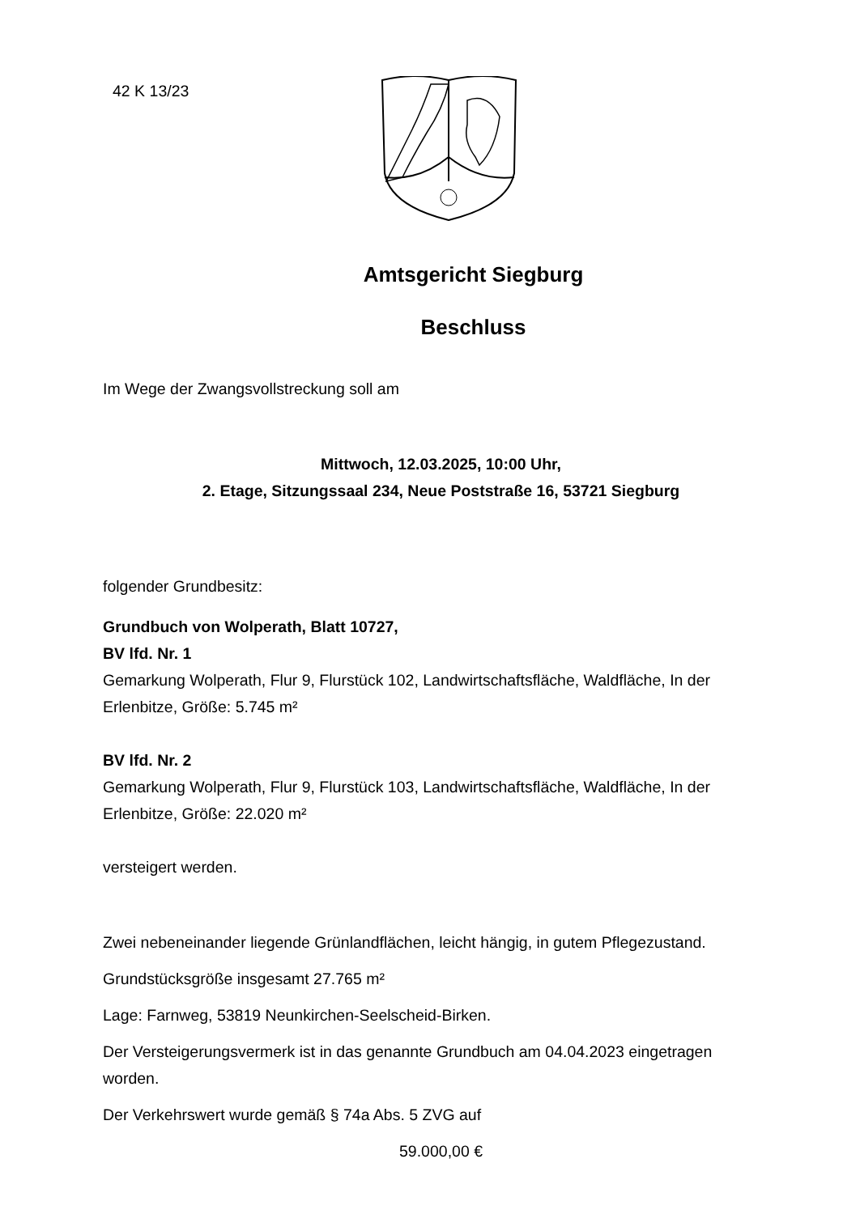42 K 13/23
Amtsgericht Siegburg
Beschluss
Im Wege der Zwangsvollstreckung soll am
Mittwoch, 12.03.2025, 10:00 Uhr,
2. Etage, Sitzungssaal 234, Neue Poststraße 16, 53721 Siegburg
folgender Grundbesitz:
Grundbuch von Wolperath, Blatt 10727,
BV lfd. Nr. 1
Gemarkung Wolperath, Flur 9, Flurstück 102, Landwirtschaftsfläche, Waldfläche, In der Erlenbitze, Größe: 5.745 m²
BV lfd. Nr. 2
Gemarkung Wolperath, Flur 9, Flurstück 103, Landwirtschaftsfläche, Waldfläche, In der Erlenbitze, Größe: 22.020 m²
versteigert werden.
Zwei nebeneinander liegende Grünlandflächen, leicht hängig, in gutem Pflegezustand.
Grundstücksgröße insgesamt 27.765 m²
Lage: Farnweg, 53819 Neunkirchen-Seelscheid-Birken.
Der Versteigerungsvermerk ist in das genannte Grundbuch am 04.04.2023 eingetragen worden.
Der Verkehrswert wurde gemäß § 74a Abs. 5 ZVG auf
59.000,00 €